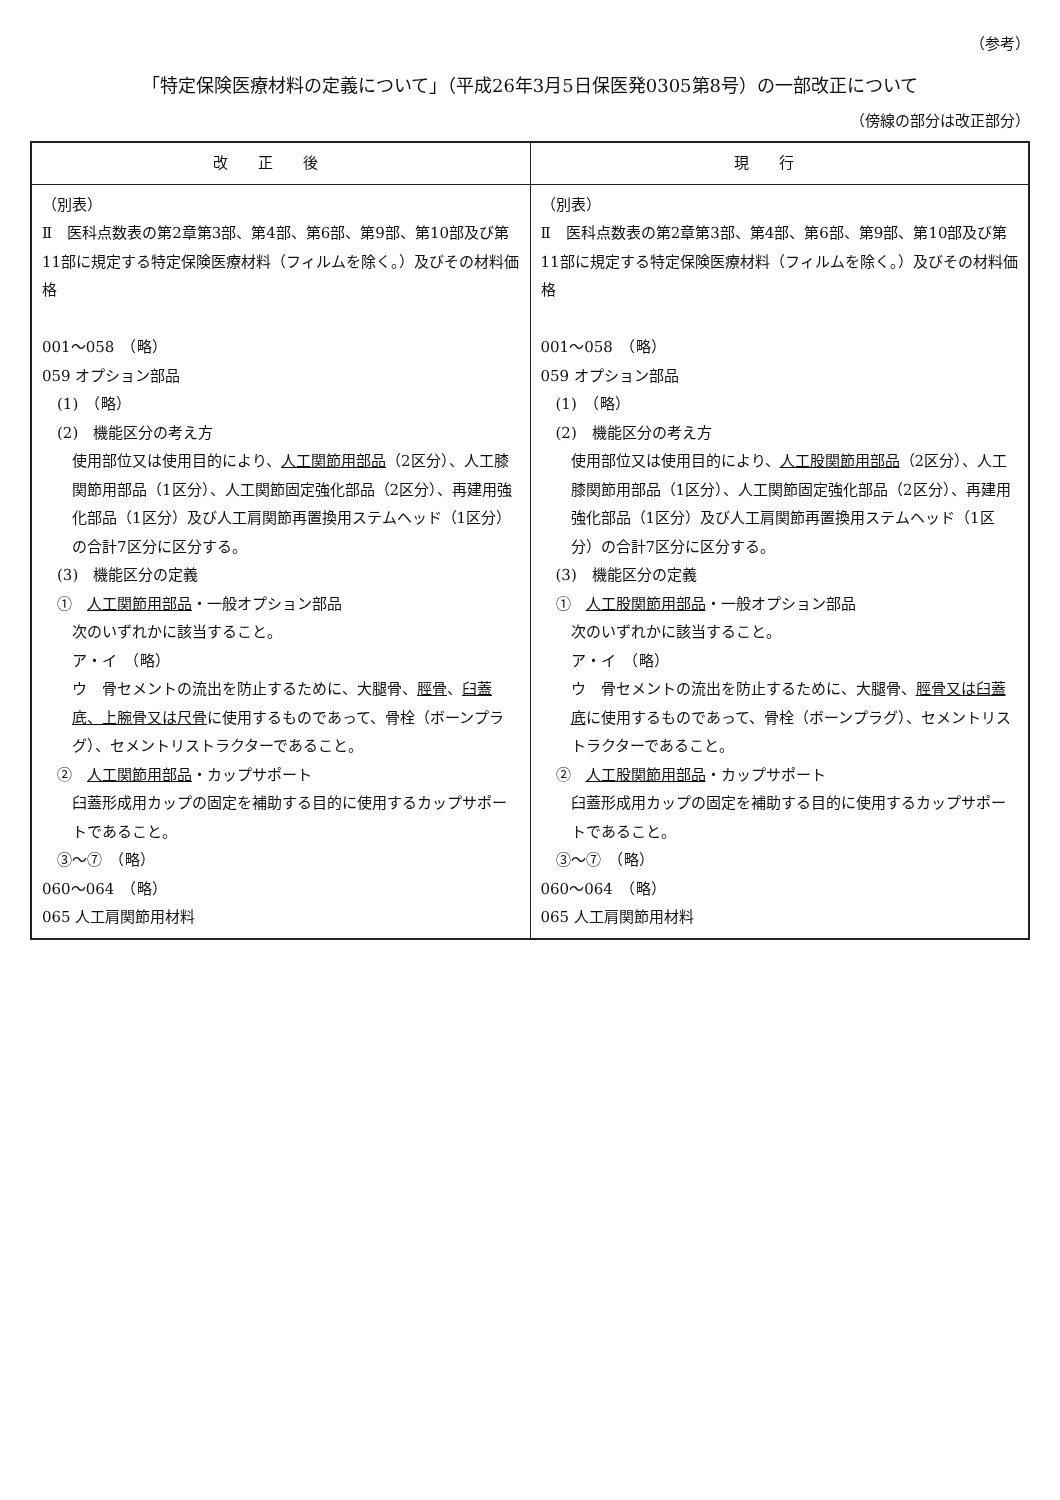（参考）
「特定保険医療材料の定義について」（平成26年3月5日保医発0305第8号）の一部改正について
（傍線の部分は改正部分）
| 改正後 | 現行 |
| --- | --- |
| （別表） Ⅱ 医科点数表の第2章第3部、第4部、第6部、第9部、第10部及び第11部に規定する特定保険医療材料（フィルムを除く。）及びその材料価格 001～058 （略） 059 オプション部品 (1) （略） (2) 機能区分の考え方 使用部位又は使用目的により、 人工関節用部品 （2区分）、人工膝関節用部品（1区分）、人工関節固定強化部品（2区分）、再建用強化部品（1区分）及び人工肩関節再置換用ステムヘッド（1区分）の合計7区分に区分する。 (3) 機能区分の定義 ① 人工関節用部品 ・一般オプション部品 次のいずれかに該当すること。 ア・イ （略） ウ 骨セメントの流出を防止するために、大腿骨、 脛骨 、 臼蓋底、上腕骨又は尺骨 に使用するものであって、骨栓（ボーンプラグ）、セメントリストラクターであること。 ② 人工関節用部品 ・カップサポート 臼蓋形成用カップの固定を補助する目的に使用するカップサポートであること。 ③～⑦ （略） 060～064 （略） 065 人工肩関節用材料 | （別表） Ⅱ 医科点数表の第2章第3部、第4部、第6部、第9部、第10部及び第11部に規定する特定保険医療材料（フィルムを除く。）及びその材料価格 001～058 （略） 059 オプション部品 (1) （略） (2) 機能区分の考え方 使用部位又は使用目的により、 人工股関節用部品 （2区分）、人工膝関節用部品（1区分）、人工関節固定強化部品（2区分）、再建用強化部品（1区分）及び人工肩関節再置換用ステムヘッド（1区分）の合計7区分に区分する。 (3) 機能区分の定義 ① 人工股関節用部品 ・一般オプション部品 次のいずれかに該当すること。 ア・イ （略） ウ 骨セメントの流出を防止するために、大腿骨、 脛骨又は臼蓋底 に使用するものであって、骨栓（ボーンプラグ）、セメントリストラクターであること。 ② 人工股関節用部品 ・カップサポート 臼蓋形成用カップの固定を補助する目的に使用するカップサポートであること。 ③～⑦ （略） 060～064 （略） 065 人工肩関節用材料 |